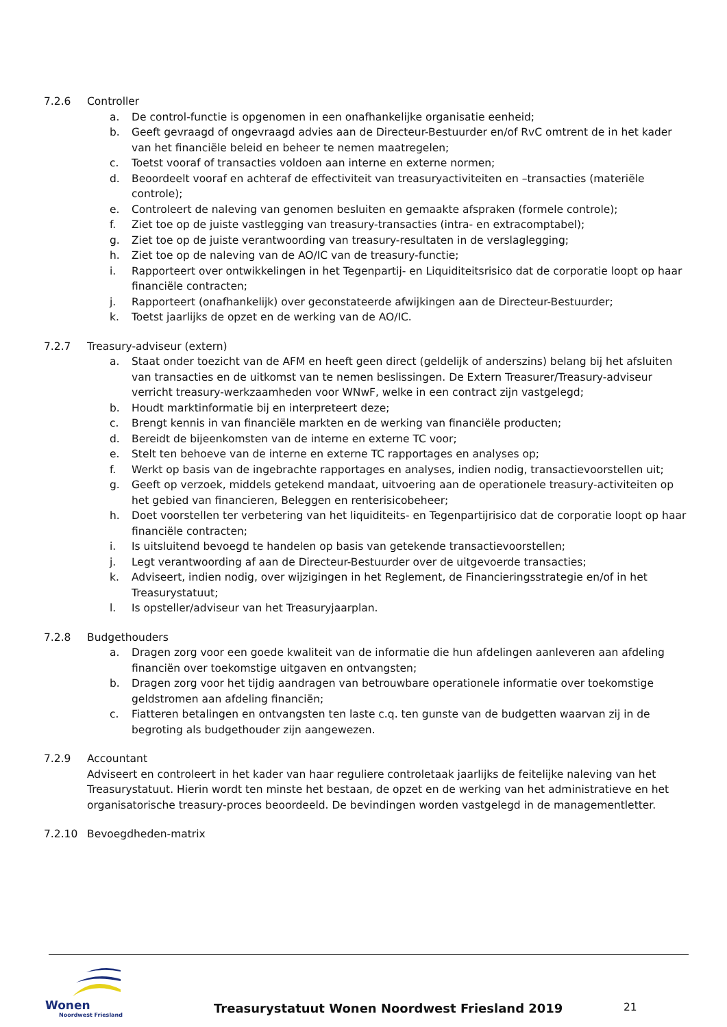7.2.6 Controller
a. De control-functie is opgenomen in een onafhankelijke organisatie eenheid;
b. Geeft gevraagd of ongevraagd advies aan de Directeur-Bestuurder en/of RvC omtrent de in het kader van het financiële beleid en beheer te nemen maatregelen;
c. Toetst vooraf of transacties voldoen aan interne en externe normen;
d. Beoordeelt vooraf en achteraf de effectiviteit van treasuryactiviteiten en –transacties (materiële controle);
e. Controleert de naleving van genomen besluiten en gemaakte afspraken (formele controle);
f. Ziet toe op de juiste vastlegging van treasury-transacties (intra- en extracomptabel);
g. Ziet toe op de juiste verantwoording van treasury-resultaten in de verslaglegging;
h. Ziet toe op de naleving van de AO/IC van de treasury-functie;
i. Rapporteert over ontwikkelingen in het Tegenpartij- en Liquiditeitsrisico dat de corporatie loopt op haar financiële contracten;
j. Rapporteert (onafhankelijk) over geconstateerde afwijkingen aan de Directeur-Bestuurder;
k. Toetst jaarlijks de opzet en de werking van de AO/IC.
7.2.7 Treasury-adviseur (extern)
a. Staat onder toezicht van de AFM en heeft geen direct (geldelijk of anderszins) belang bij het afsluiten van transacties en de uitkomst van te nemen beslissingen. De Extern Treasurer/Treasury-adviseur verricht treasury-werkzaamheden voor WNwF, welke in een contract zijn vastgelegd;
b. Houdt marktinformatie bij en interpreteert deze;
c. Brengt kennis in van financiële markten en de werking van financiële producten;
d. Bereidt de bijeenkomsten van de interne en externe TC voor;
e. Stelt ten behoeve van de interne en externe TC rapportages en analyses op;
f. Werkt op basis van de ingebrachte rapportages en analyses, indien nodig, transactievoorstellen uit;
g. Geeft op verzoek, middels getekend mandaat, uitvoering aan de operationele treasury-activiteiten op het gebied van financieren, Beleggen en renterisicobeheer;
h. Doet voorstellen ter verbetering van het liquiditeits- en Tegenpartijrisico dat de corporatie loopt op haar financiële contracten;
i. Is uitsluitend bevoegd te handelen op basis van getekende transactievoorstellen;
j. Legt verantwoording af aan de Directeur-Bestuurder over de uitgevoerde transacties;
k. Adviseert, indien nodig, over wijzigingen in het Reglement, de Financieringsstrategie en/of in het Treasurystatuut;
l. Is opsteller/adviseur van het Treasuryjaarplan.
7.2.8 Budgethouders
a. Dragen zorg voor een goede kwaliteit van de informatie die hun afdelingen aanleveren aan afdeling financiën over toekomstige uitgaven en ontvangsten;
b. Dragen zorg voor het tijdig aandragen van betrouwbare operationele informatie over toekomstige geldstromen aan afdeling financiën;
c. Fiatteren betalingen en ontvangsten ten laste c.q. ten gunste van de budgetten waarvan zij in de begroting als budgethouder zijn aangewezen.
7.2.9 Accountant
Adviseert en controleert in het kader van haar reguliere controletaak jaarlijks de feitelijke naleving van het Treasurystatuut. Hierin wordt ten minste het bestaan, de opzet en de werking van het administratieve en het organisatorische treasury-proces beoordeeld. De bevindingen worden vastgelegd in de managementletter.
7.2.10 Bevoegdheden-matrix
Wonen
Noordwest Friesland
Treasurystatuut Wonen Noordwest Friesland 2019
21